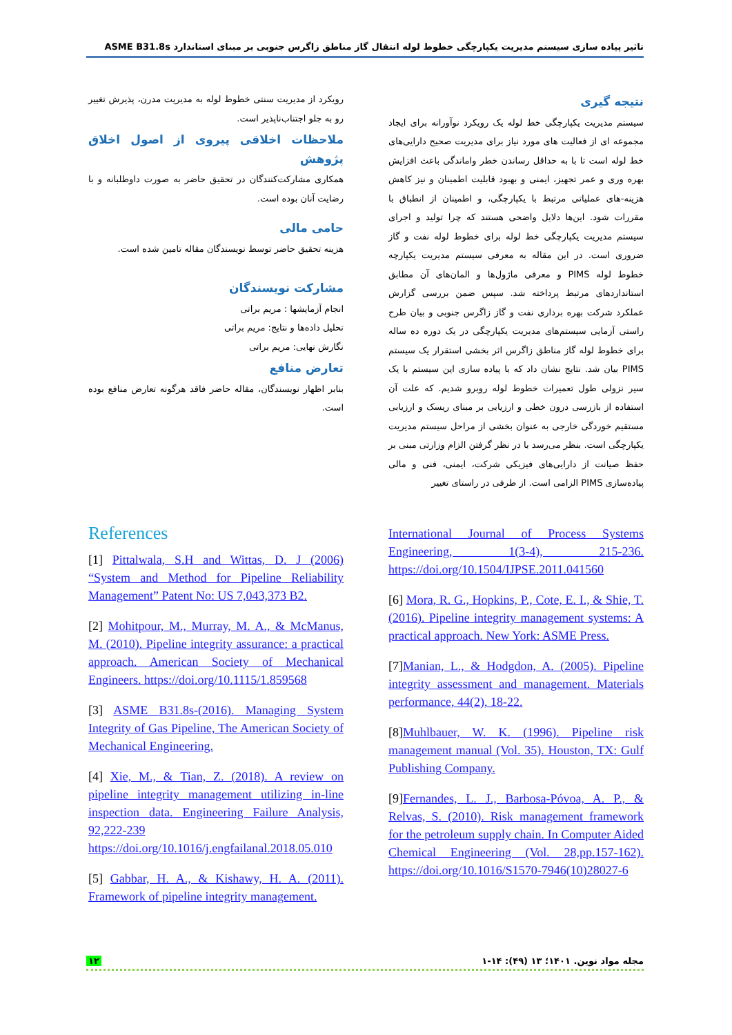تاثیر پیاده سازی سیستم مدیریت یکپارچگی خطوط لوله انتقال گاز مناطق زاگرس جنوبی بر مبنای استاندارد ASME B31.8s
نتیجه گیری
سیستم مدیریت یکپارچگی خط لوله یک رویکرد نوآورانه برای ایجاد مجموعه ای از فعالیت های مورد نیاز برای مدیریت صحیح دارایی‌های خط لوله است تا با به حداقل رساندن خطر واماندگی باعث افزایش بهره وری و عمر تجهیز، ایمنی و بهبود قابلیت اطمینان و نیز کاهش هزینه-های عملیاتی مرتبط با یکپارچگی، و اطمینان از انطباق با مقررات شود. این‌ها دلایل واضحی هستند که چرا تولید و اجرای سیستم مدیریت یکپارچگی خط لوله برای خطوط لوله نفت و گاز ضروری است. در این مقاله به معرفی سیستم مدیریت یکپارچه خطوط لوله PIMS و معرفی ماژول‌ها و المان‌های آن مطابق استانداردهای مرتبط پرداخته شد. سپس ضمن بررسی گزارش عملکرد شرکت بهره برداری نفت و گاز زاگرس جنوبی و بیان طرح راستی آزمایی سیستم‌های مدیریت یکپارچگی در یک دوره ده ساله برای خطوط لوله گاز مناطق زاگرس اثر بخشی استقرار یک سیستم PIMS بیان شد. نتایج نشان داد که با پیاده سازی این سیستم با یک سیر نزولی طول تعمیرات خطوط لوله روبرو شدیم. که علت آن استفاده از بازرسی درون خطی و ارزیابی بر مبنای ریسک و ارزیابی مستقیم خوردگی خارجی به عنوان بخشی از مراحل سیستم مدیریت یکپارچگی است. بنظر می‌رسد با در نظر گرفتن الزام وزارتی مبنی بر حفظ صیانت از دارایی‌های فیزیکی شرکت، ایمنی، فنی و مالی پیاده‌سازی PIMS الزامی است. از طرفی در راستای تغییر
رویکرد از مدیریت سنتی خطوط لوله به مدیریت مدرن، پذیرش تغییر رو به جلو اجتناب‌ناپذیر است.
ملاحظات اخلاقی پیروی از اصول اخلاق پژوهش
همکاری مشارکت‌کنندگان در تحقیق حاضر به صورت داوطلبانه و با رضایت آنان بوده است.
حامی مالی
هزینه تحقیق حاضر توسط نویسندگان مقاله تامین شده است.
مشارکت نویسندگان
انجام آزمایشها : مریم براتی
تحلیل داده‌ها و نتایج: مریم براتی
نگارش نهایی: مریم براتی
تعارض منافع
بنابر اظهار نویسندگان، مقاله حاضر فاقد هرگونه تعارض منافع بوده است.
References
[1] Pittalwala, S.H and Wittas, D. J (2006) “System and Method for Pipeline Reliability Management” Patent No: US 7,043,373 B2.
[2] Mohitpour, M., Murray, M. A., & McManus, M. (2010). Pipeline integrity assurance: a practical approach. American Society of Mechanical Engineers. https://doi.org/10.1115/1.859568
[3] ASME B31.8s-(2016). Managing System Integrity of Gas Pipeline, The American Society of Mechanical Engineering.
[4] Xie, M., & Tian, Z. (2018). A review on pipeline integrity management utilizing in-line inspection data. Engineering Failure Analysis, 92,222-239 https://doi.org/10.1016/j.engfailanal.2018.05.010
[5] Gabbar, H. A., & Kishawy, H. A. (2011). Framework of pipeline integrity management.
International Journal of Process Systems Engineering, 1(3-4), 215-236. https://doi.org/10.1504/IJPSE.2011.041560
[6] Mora, R. G., Hopkins, P., Cote, E. I., & Shie, T. (2016). Pipeline integrity management systems: A practical approach. New York: ASME Press.
[7]Manian, L., & Hodgdon, A. (2005). Pipeline integrity assessment and management. Materials performance, 44(2), 18-22.
[8]Muhlbauer, W. K. (1996). Pipeline risk management manual (Vol. 35). Houston, TX: Gulf Publishing Company.
[9]Fernandes, L. J., Barbosa-Póvoa, A. P., & Relvas, S. (2010). Risk management framework for the petroleum supply chain. In Computer Aided Chemical Engineering (Vol. 28,pp.157-162). https://doi.org/10.1016/S1570-7946(10)28027-6
۱۲ مجله مواد نوین. ۱۴۰۱؛ ۱۳ (۴۹): ۱۴-۱